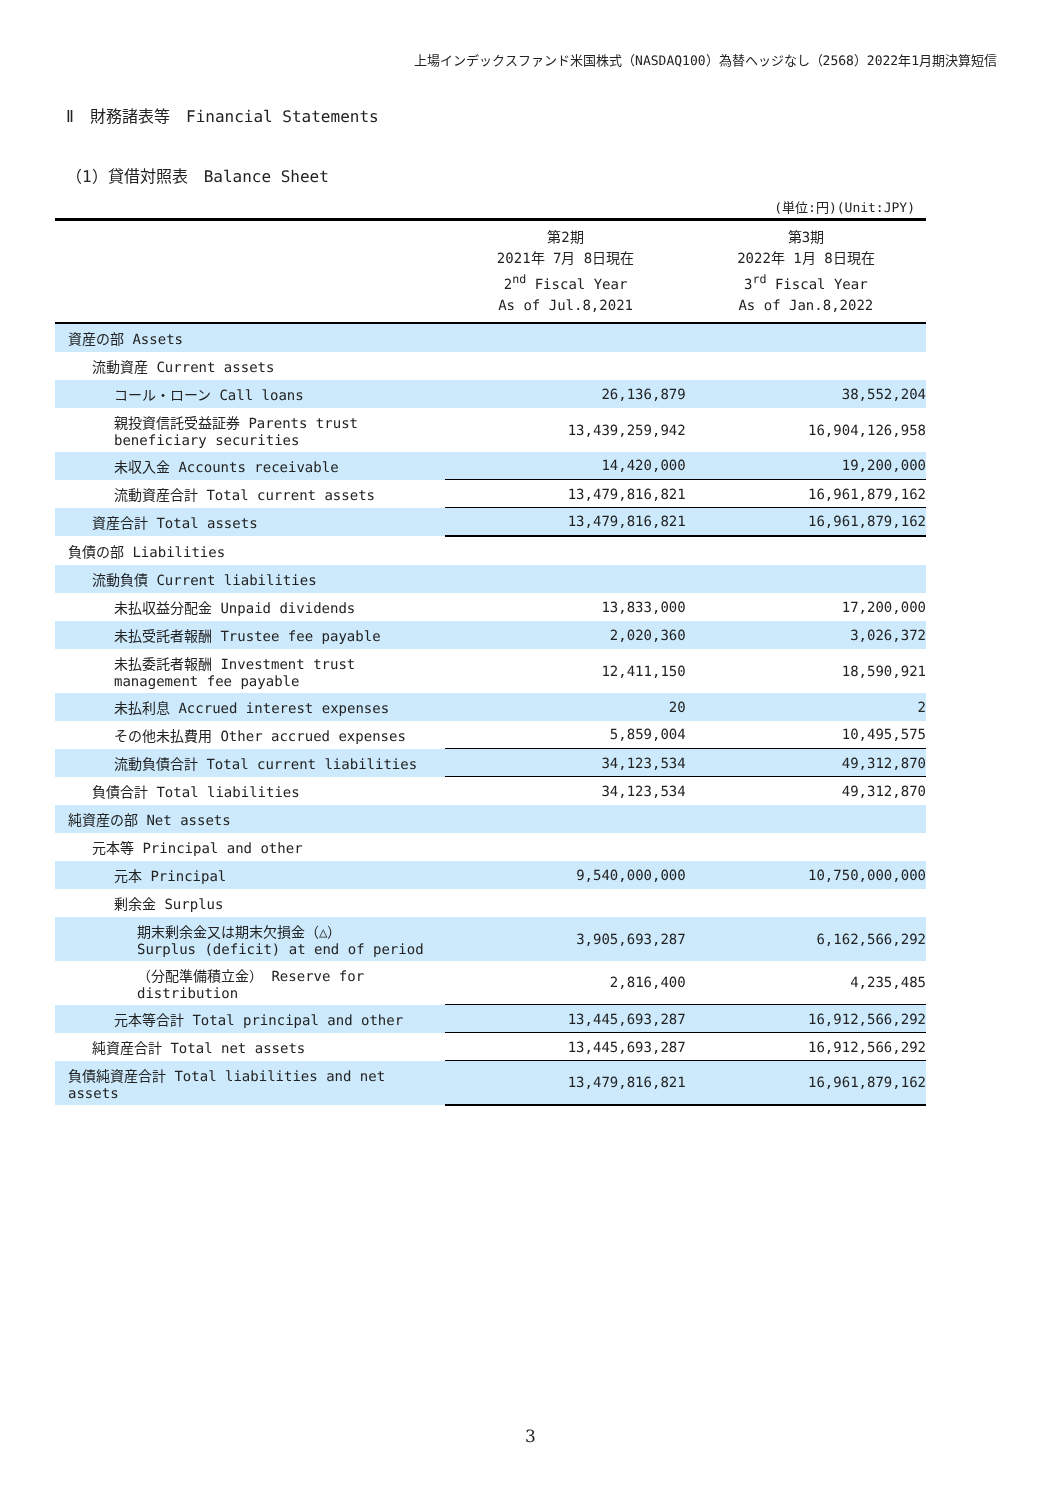上場インデックスファンド米国株式（NASDAQ100）為替ヘッジなし（2568）2022年1月期決算短信
Ⅱ　財務諸表等　Financial Statements
（1）貸借対照表　Balance Sheet
(単位:円)(Unit:JPY)
| | 第2期 2021年 7月 8日現在 2<sup>nd</sup> Fiscal Year As of Jul.8,2021 | 第3期 2022年 1月 8日現在 3<sup>rd</sup> Fiscal Year As of Jan.8,2022 |
| --- | --- | --- |
| 資産の部 Assets | | |
| 流動資産 Current assets | | |
| コール・ローン Call loans | 26,136,879 | 38,552,204 |
| 親投資信託受益証券 Parents trust beneficiary securities | 13,439,259,942 | 16,904,126,958 |
| 未収入金 Accounts receivable | 14,420,000 | 19,200,000 |
| 流動資産合計 Total current assets | 13,479,816,821 | 16,961,879,162 |
| 資産合計 Total assets | 13,479,816,821 | 16,961,879,162 |
| 負債の部 Liabilities | | |
| 流動負債 Current liabilities | | |
| 未払収益分配金 Unpaid dividends | 13,833,000 | 17,200,000 |
| 未払受託者報酬 Trustee fee payable | 2,020,360 | 3,026,372 |
| 未払委託者報酬 Investment trust management fee payable | 12,411,150 | 18,590,921 |
| 未払利息 Accrued interest expenses | 20 | 2 |
| その他未払費用 Other accrued expenses | 5,859,004 | 10,495,575 |
| 流動負債合計 Total current liabilities | 34,123,534 | 49,312,870 |
| 負債合計 Total liabilities | 34,123,534 | 49,312,870 |
| 純資産の部 Net assets | | |
| 元本等 Principal and other | | |
| 元本 Principal | 9,540,000,000 | 10,750,000,000 |
| 剰余金 Surplus | | |
| 期末剰余金又は期末欠損金（△） Surplus (deficit) at end of period | 3,905,693,287 | 6,162,566,292 |
| （分配準備積立金） Reserve for distribution | 2,816,400 | 4,235,485 |
| 元本等合計 Total principal and other | 13,445,693,287 | 16,912,566,292 |
| 純資産合計 Total net assets | 13,445,693,287 | 16,912,566,292 |
| 負債純資産合計 Total liabilities and net assets | 13,479,816,821 | 16,961,879,162 |
3